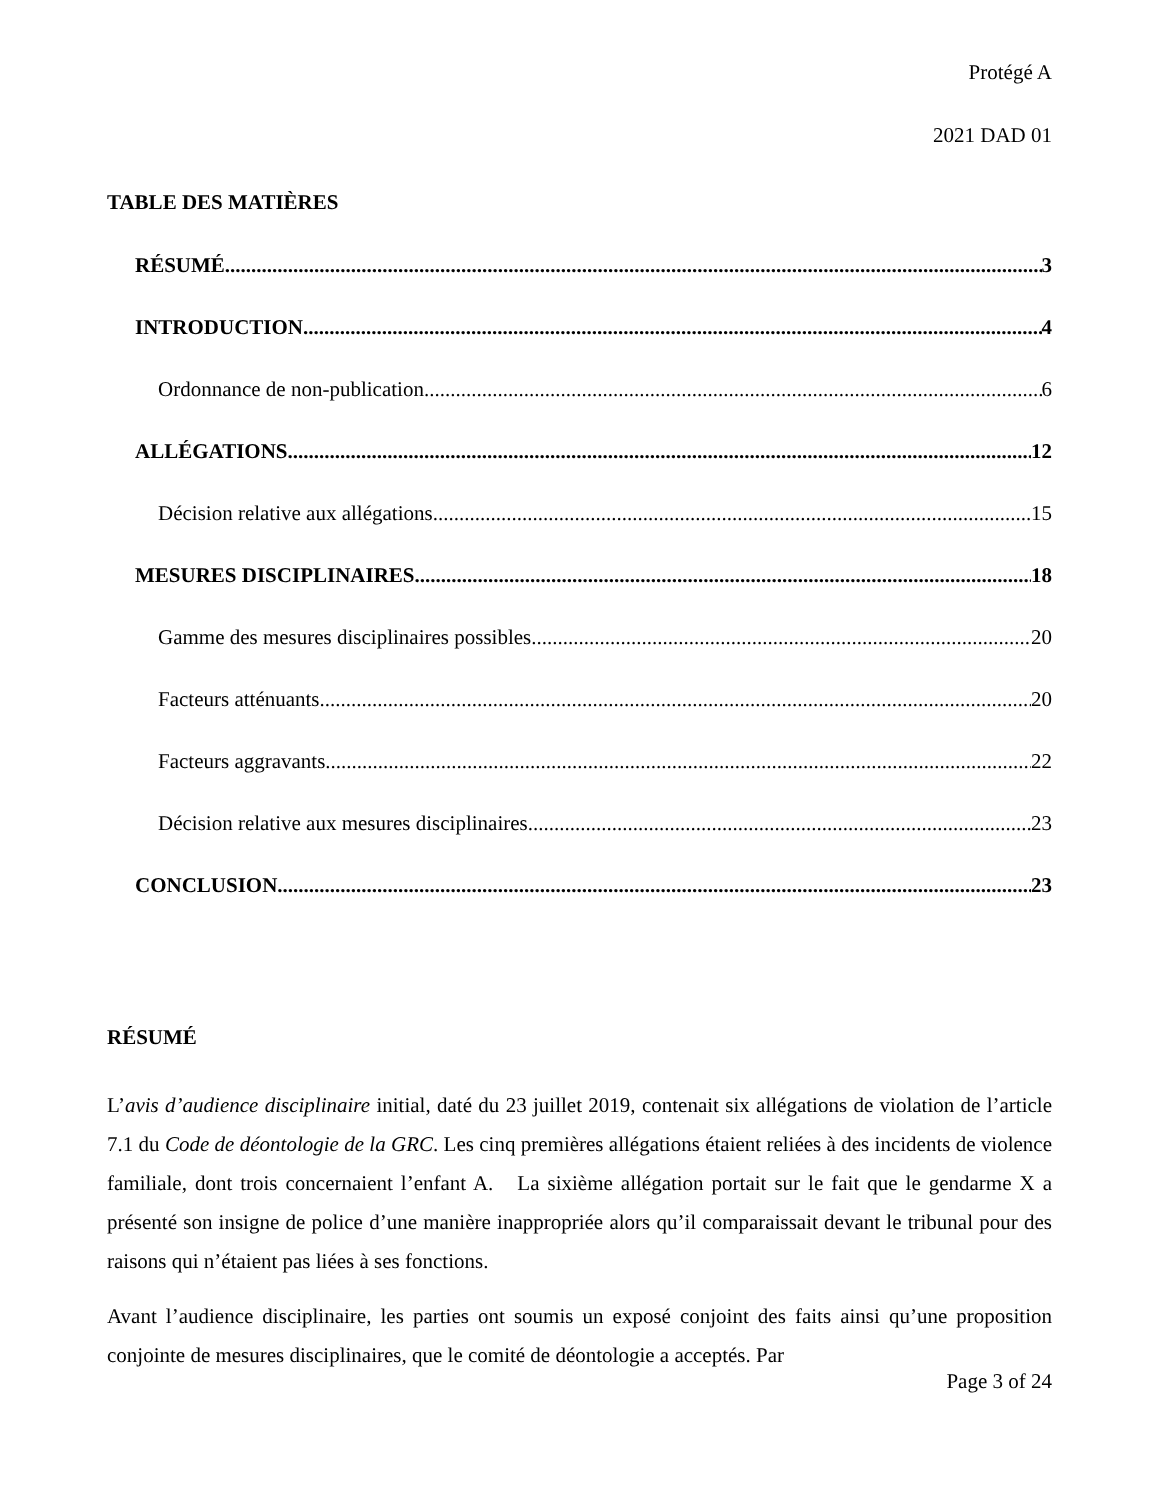Protégé A
2021 DAD 01
TABLE DES MATIÈRES
RÉSUMÉ 3
INTRODUCTION 4
Ordonnance de non-publication 6
ALLÉGATIONS 12
Décision relative aux allégations 15
MESURES DISCIPLINAIRES 18
Gamme des mesures disciplinaires possibles 20
Facteurs atténuants 20
Facteurs aggravants 22
Décision relative aux mesures disciplinaires 23
CONCLUSION 23
RÉSUMÉ
L’avis d’audience disciplinaire initial, daté du 23 juillet 2019, contenait six allégations de violation de l’article 7.1 du Code de déontologie de la GRC. Les cinq premières allégations étaient reliées à des incidents de violence familiale, dont trois concernaient l’enfant A. La sixième allégation portait sur le fait que le gendarme X a présenté son insigne de police d’une manière inappropriée alors qu’il comparaissait devant le tribunal pour des raisons qui n’étaient pas liées à ses fonctions.
Avant l’audience disciplinaire, les parties ont soumis un exposé conjoint des faits ainsi qu’une proposition conjointe de mesures disciplinaires, que le comité de déontologie a acceptés. Par
Page 3 of 24